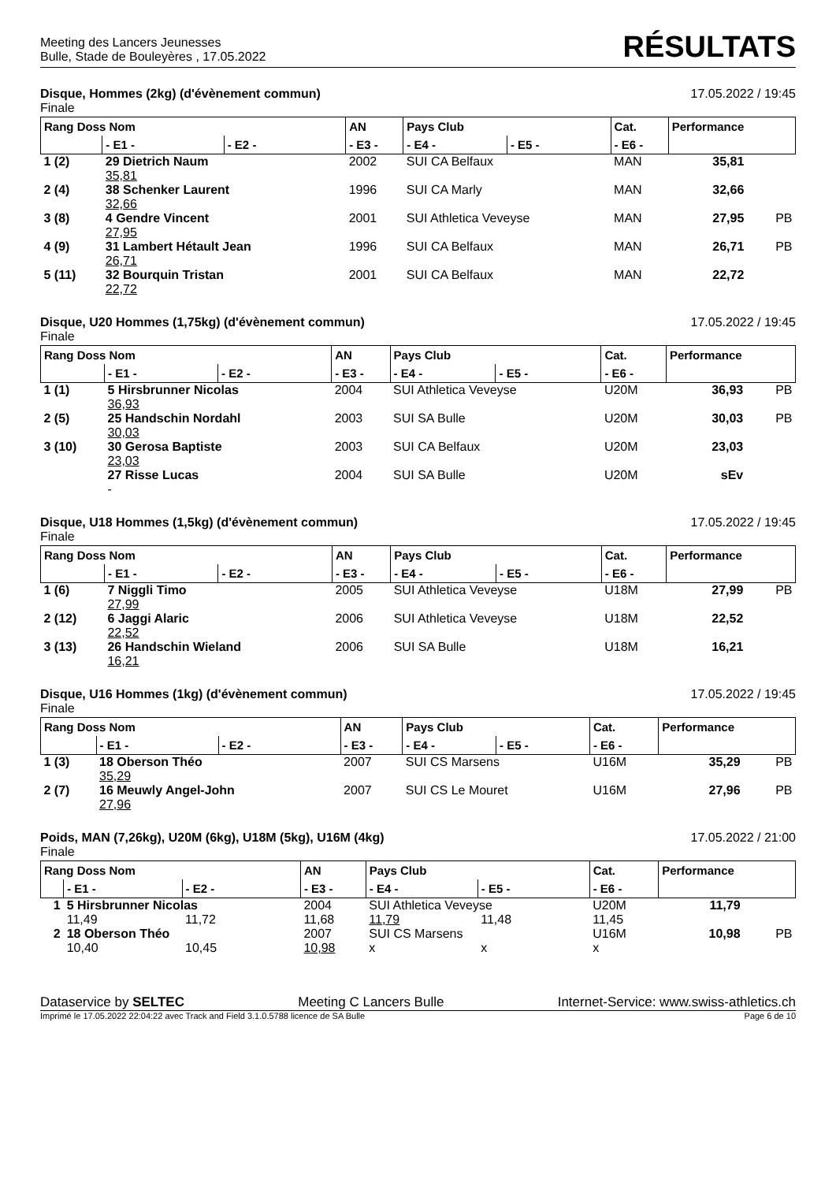Meeting des Lancers Jeunesses
Bulle, Stade de Bouleyères , 17.05.2022
RÉSULTATS
Disque, Hommes (2kg) (d'évènement commun)
Finale
17.05.2022 / 19:45
| Rang Doss Nom | | | AN | Pays Club | | Cat. | Performance | |
| --- | --- | --- | --- | --- | --- | --- | --- | --- |
| | - E1 - | - E2 - | - E3 - | - E4 - | - E5 - | - E6 - | | |
| 1 (2) | 29 Dietrich Naum 35,81 | | 2002 | SUI CA Belfaux | | MAN | 35,81 | |
| 2 (4) | 38 Schenker Laurent 32,66 | | 1996 | SUI CA Marly | | MAN | 32,66 | |
| 3 (8) | 4 Gendre Vincent 27,95 | | 2001 | SUI Athletica Veveyse | | MAN | 27,95 | PB |
| 4 (9) | 31 Lambert Hétault Jean 26,71 | | 1996 | SUI CA Belfaux | | MAN | 26,71 | PB |
| 5 (11) | 32 Bourquin Tristan 22,72 | | 2001 | SUI CA Belfaux | | MAN | 22,72 | |
Disque, U20 Hommes (1,75kg) (d'évènement commun)
Finale
17.05.2022 / 19:45
| Rang Doss Nom | | | AN | Pays Club | | Cat. | Performance | |
| --- | --- | --- | --- | --- | --- | --- | --- | --- |
| | - E1 - | - E2 - | - E3 - | - E4 - | - E5 - | - E6 - | | |
| 1 (1) | 5 Hirsbrunner Nicolas 36,93 | | 2004 | SUI Athletica Veveyse | | U20M | 36,93 | PB |
| 2 (5) | 25 Handschin Nordahl 30,03 | | 2003 | SUI SA Bulle | | U20M | 30,03 | PB |
| 3 (10) | 30 Gerosa Baptiste 23,03 | | 2003 | SUI CA Belfaux | | U20M | 23,03 | |
| | 27 Risse Lucas - | | 2004 | SUI SA Bulle | | U20M | sEv | |
Disque, U18 Hommes (1,5kg) (d'évènement commun)
Finale
17.05.2022 / 19:45
| Rang Doss Nom | | | AN | Pays Club | | Cat. | Performance | |
| --- | --- | --- | --- | --- | --- | --- | --- | --- |
| | - E1 - | - E2 - | - E3 - | - E4 - | - E5 - | - E6 - | | |
| 1 (6) | 7 Niggli Timo 27,99 | | 2005 | SUI Athletica Veveyse | | U18M | 27,99 | PB |
| 2 (12) | 6 Jaggi Alaric 22,52 | | 2006 | SUI Athletica Veveyse | | U18M | 22,52 | |
| 3 (13) | 26 Handschin Wieland 16,21 | | 2006 | SUI SA Bulle | | U18M | 16,21 | |
Disque, U16 Hommes (1kg) (d'évènement commun)
Finale
17.05.2022 / 19:45
| Rang Doss Nom | | | AN | Pays Club | | Cat. | Performance | |
| --- | --- | --- | --- | --- | --- | --- | --- | --- |
| | - E1 - | - E2 - | - E3 - | - E4 - | - E5 - | - E6 - | | |
| 1 (3) | 18 Oberson Théo 35,29 | | 2007 | SUI CS Marsens | | U16M | 35,29 | PB |
| 2 (7) | 16 Meuwly Angel-John 27,96 | | 2007 | SUI CS Le Mouret | | U16M | 27,96 | PB |
Poids, MAN (7,26kg), U20M (6kg), U18M (5kg), U16M (4kg)
Finale
17.05.2022 / 21:00
| Rang Doss Nom | | | AN | Pays Club | | Cat. | Performance | |
| --- | --- | --- | --- | --- | --- | --- | --- | --- |
| | - E1 - | - E2 - | - E3 - | - E4 - | - E5 - | - E6 - | | |
| 1 | 5 Hirsbrunner Nicolas | | 2004 | SUI Athletica Veveyse | | U20M | 11,79 | |
| | 11,49 | 11,72 | 11,68 | 11,79 | 11,48 | 11,45 | | |
| 2 | 18 Oberson Théo | | 2007 | SUI CS Marsens | | U16M | 10,98 | PB |
| | 10,40 | 10,45 | 10,98 | x | x | x | | |
Dataservice by SELTEC Meeting C Lancers Bulle Internet-Service: www.swiss-athletics.ch
Imprimé le 17.05.2022 22:04:22 avec Track and Field 3.1.0.5788 licence de SA Bulle
Page 6 de 10